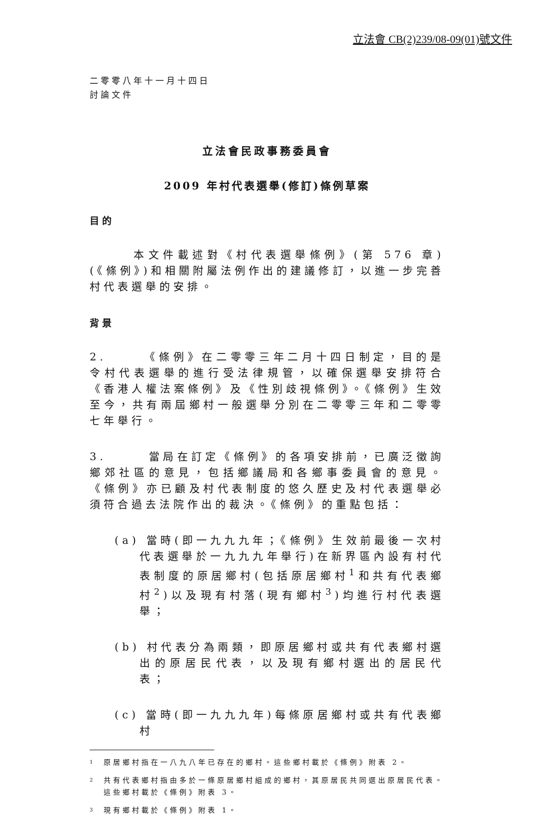立法會 CB(2)239/08-09(01)號文件
二零零八年十一月十四日
討論文件
立法會民政事務委員會
2009 年村代表選舉(修訂)條例草案
目的
　　　本文件載述對《村代表選舉條例》(第 576 章)(《條例》)和相關附屬法例作出的建議修訂，以進一步完善村代表選舉的安排。
背景
2.　　　《條例》在二零零三年二月十四日制定，目的是令村代表選舉的進行受法律規管，以確保選舉安排符合《香港人權法案條例》及《性別歧視條例》。《條例》生效至今，共有兩屆鄉村一般選舉分別在二零零三年和二零零七年舉行。
3.　　　當局在訂定《條例》的各項安排前，已廣泛徵詢鄉郊社區的意見，包括鄉議局和各鄉事委員會的意見。《條例》亦已顧及村代表制度的悠久歷史及村代表選舉必須符合過去法院作出的裁決。《條例》的重點包括：
(a) 當時(即一九九九年；《條例》生效前最後一次村代表選舉於一九九九年舉行)在新界區內設有村代表制度的原居鄉村(包括原居鄉村<sup>1</sup>和共有代表鄉村<sup>2</sup>)以及現有村落(現有鄉村<sup>3</sup>)均進行村代表選舉；
(b) 村代表分為兩類，即原居鄉村或共有代表鄉村選出的原居民代表，以及現有鄉村選出的居民代表；
(c) 當時(即一九九九年)每條原居鄉村或共有代表鄉村
1
原居鄉村指在一八九八年已存在的鄉村。這些鄉村載於《條例》附表 2。
2
共有代表鄉村指由多於一條原居鄉村組成的鄉村，其原居民共同選出原居民代表。這些鄉村載於《條例》附表 3。
3
現有鄉村載於《條例》附表 1。